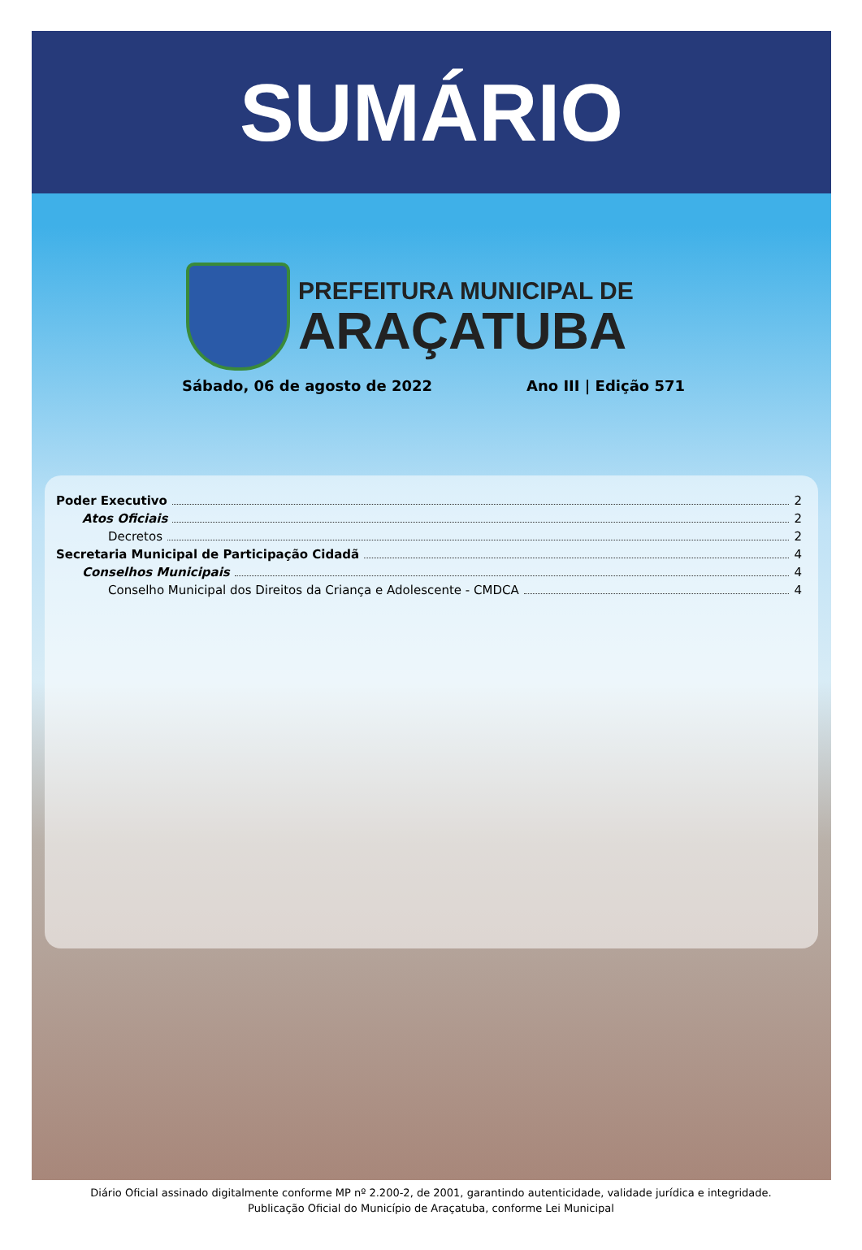SUMÁRIO
PREFEITURA MUNICIPAL DE
ARAÇATUBA
Sábado, 06 de agosto de 2022 Ano III | Edição 571
Poder Executivo 2
Atos Oficiais 2
Decretos 2
Secretaria Municipal de Participação Cidadã 4
Conselhos Municipais 4
Conselho Municipal dos Direitos da Criança e Adolescente - CMDCA 4
Diário Oficial assinado digitalmente conforme MP nº 2.200-2, de 2001, garantindo autenticidade, validade jurídica e integridade.
Publicação Oficial do Município de Araçatuba, conforme Lei Municipal